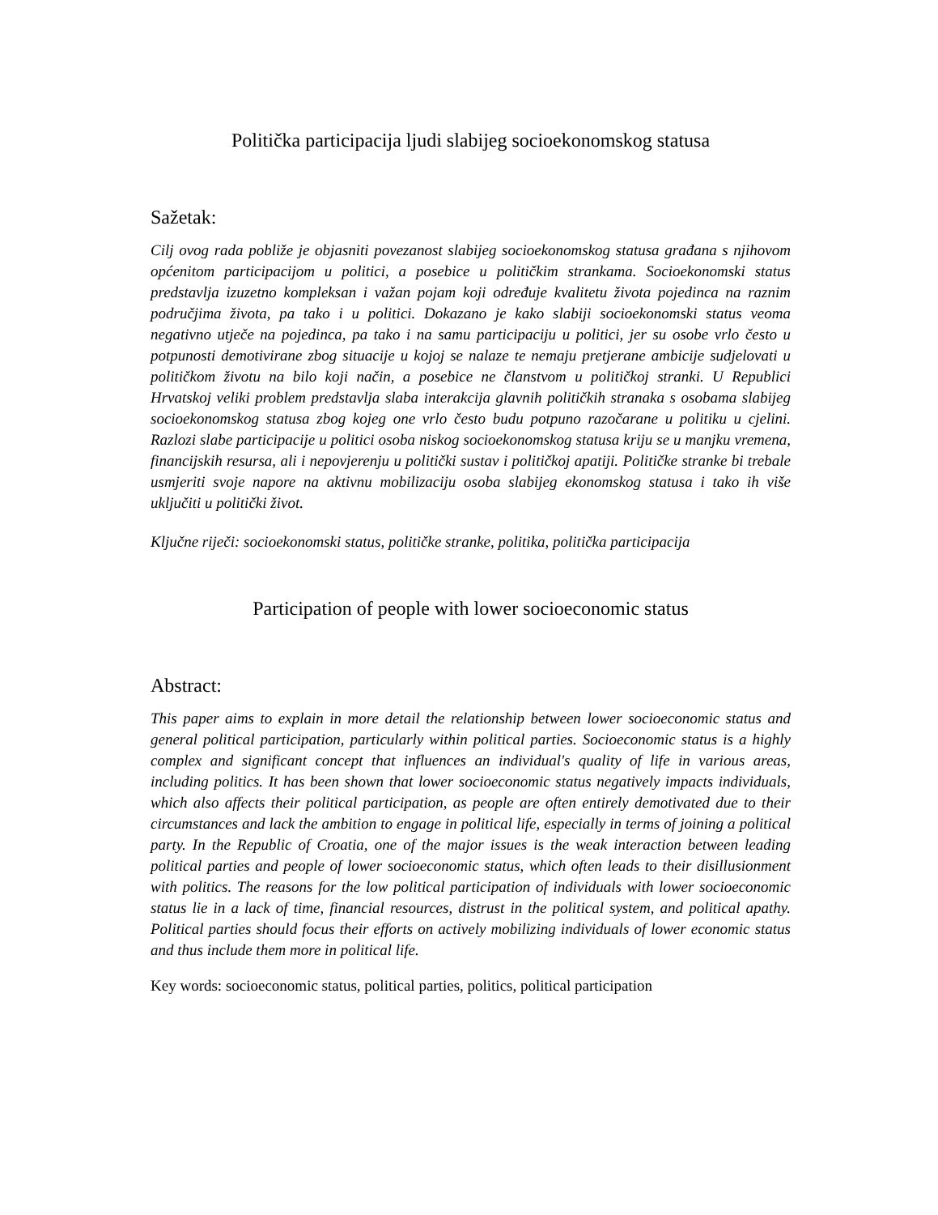Politička participacija ljudi slabijeg socioekonomskog statusa
Sažetak:
Cilj ovog rada pobliže je objasniti povezanost slabijeg socioekonomskog statusa građana s njihovom općenitom participacijom u politici, a posebice u političkim strankama. Socioekonomski status predstavlja izuzetno kompleksan i važan pojam koji određuje kvalitetu života pojedinca na raznim područjima života, pa tako i u politici. Dokazano je kako slabiji socioekonomski status veoma negativno utječe na pojedinca, pa tako i na samu participaciju u politici, jer su osobe vrlo često u potpunosti demotivirane zbog situacije u kojoj se nalaze te nemaju pretjerane ambicije sudjelovati u političkom životu na bilo koji način, a posebice ne članstvom u političkoj stranki. U Republici Hrvatskoj veliki problem predstavlja slaba interakcija glavnih političkih stranaka s osobama slabijeg socioekonomskog statusa zbog kojeg one vrlo često budu potpuno razočarane u politiku u cjelini. Razlozi slabe participacije u politici osoba niskog socioekonomskog statusa kriju se u manjku vremena, financijskih resursa, ali i nepovjerenju u politički sustav i političkoj apatiji. Političke stranke bi trebale usmjeriti svoje napore na aktivnu mobilizaciju osoba slabijeg ekonomskog statusa i tako ih više uključiti u politički život.
Ključne riječi: socioekonomski status, političke stranke, politika, politička participacija
Participation of people with lower socioeconomic status
Abstract:
This paper aims to explain in more detail the relationship between lower socioeconomic status and general political participation, particularly within political parties. Socioeconomic status is a highly complex and significant concept that influences an individual's quality of life in various areas, including politics. It has been shown that lower socioeconomic status negatively impacts individuals, which also affects their political participation, as people are often entirely demotivated due to their circumstances and lack the ambition to engage in political life, especially in terms of joining a political party. In the Republic of Croatia, one of the major issues is the weak interaction between leading political parties and people of lower socioeconomic status, which often leads to their disillusionment with politics. The reasons for the low political participation of individuals with lower socioeconomic status lie in a lack of time, financial resources, distrust in the political system, and political apathy. Political parties should focus their efforts on actively mobilizing individuals of lower economic status and thus include them more in political life.
Key words: socioeconomic status, political parties, politics, political participation